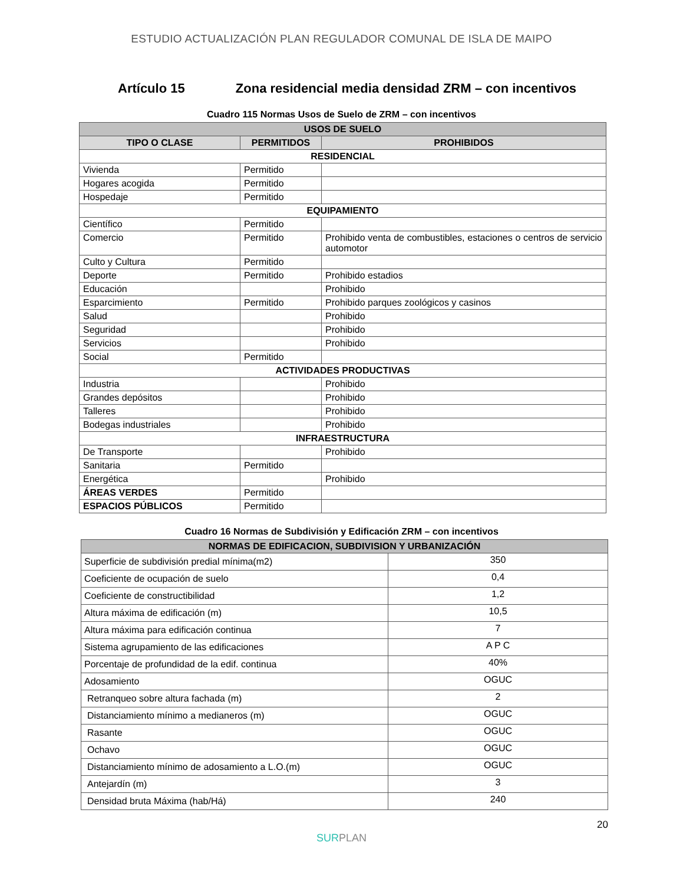ESTUDIO ACTUALIZACIÓN PLAN REGULADOR COMUNAL DE ISLA DE MAIPO
Artículo 15 Zona residencial media densidad ZRM – con incentivos
Cuadro 115 Normas Usos de Suelo de ZRM – con incentivos
| USOS DE SUELO | | |
| --- | --- | --- |
| TIPO O CLASE | PERMITIDOS | PROHIBIDOS |
| RESIDENCIAL | | |
| Vivienda | Permitido | |
| Hogares acogida | Permitido | |
| Hospedaje | Permitido | |
| EQUIPAMIENTO | | |
| Científico | Permitido | |
| Comercio | Permitido | Prohibido venta de combustibles, estaciones o centros de servicio automotor |
| Culto y Cultura | Permitido | |
| Deporte | Permitido | Prohibido estadios |
| Educación | | Prohibido |
| Esparcimiento | Permitido | Prohibido parques zoológicos y casinos |
| Salud | | Prohibido |
| Seguridad | | Prohibido |
| Servicios | | Prohibido |
| Social | Permitido | |
| ACTIVIDADES PRODUCTIVAS | | |
| Industria | | Prohibido |
| Grandes depósitos | | Prohibido |
| Talleres | | Prohibido |
| Bodegas industriales | | Prohibido |
| INFRAESTRUCTURA | | |
| De Transporte | | Prohibido |
| Sanitaria | Permitido | |
| Energética | | Prohibido |
| ÁREAS VERDES | Permitido | |
| ESPACIOS PÚBLICOS | Permitido | |
Cuadro 16 Normas de Subdivisión y Edificación ZRM – con incentivos
| NORMAS DE EDIFICACION, SUBDIVISION Y URBANIZACIÓN | |
| --- | --- |
| Superficie de subdivisión predial mínima(m2) | 350 |
| Coeficiente de ocupación de suelo | 0,4 |
| Coeficiente de constructibilidad | 1,2 |
| Altura máxima de edificación (m) | 10,5 |
| Altura máxima para edificación continua | 7 |
| Sistema agrupamiento de las edificaciones | A P C |
| Porcentaje de profundidad de la edif. continua | 40% |
| Adosamiento | OGUC |
| Retranqueo sobre altura fachada (m) | 2 |
| Distanciamiento mínimo a medianeros (m) | OGUC |
| Rasante | OGUC |
| Ochavo | OGUC |
| Distanciamiento mínimo de adosamiento a L.O.(m) | OGUC |
| Antejardín (m) | 3 |
| Densidad bruta Máxima (hab/Há) | 240 |
20
SURPLAN